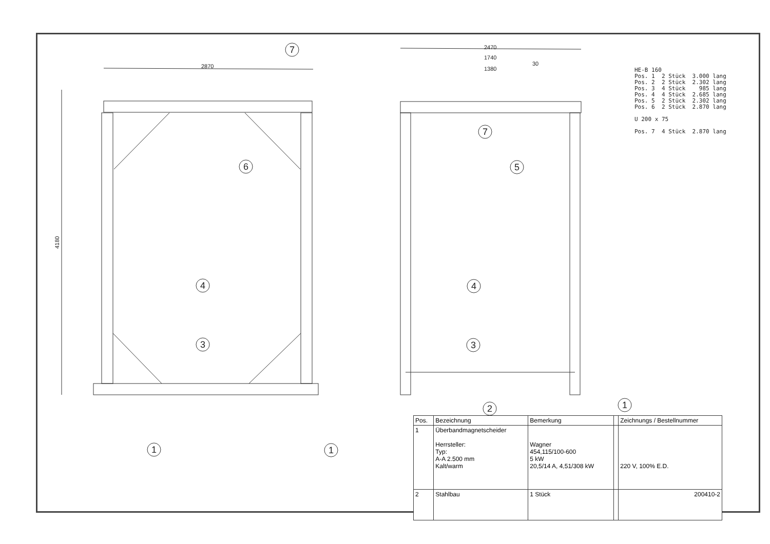2870
4180
2470
1740
1380
30
7
6
4
3
1
7
5
4
3
2
1
1
HE-B 160 Pos. 1 2 Stück 3.000 lang Pos. 2 2 Stück 2.302 lang Pos. 3 4 Stück 985 lang Pos. 4 4 Stück 2.685 lang Pos. 5 2 Stück 2.302 lang Pos. 6 2 Stück 2.870 lang U 200 x 75 Pos. 7 4 Stück 2.870 lang
| Pos. | Bezeichnung | Bemerkung | | Zeichnungs / Bestellnummer |
| --- | --- | --- | --- | --- |
| 1 | Überbandmagnetscheider Herrsteller: Typ: A-A 2.500 mm Kalt/warm | Wagner 454,115/100-600 5 kW 20,5/14 A, 4,51/308 kW | | 220 V, 100% E.D. |
| 2 | Stahlbau | 1 Stück | | 200410-2 |